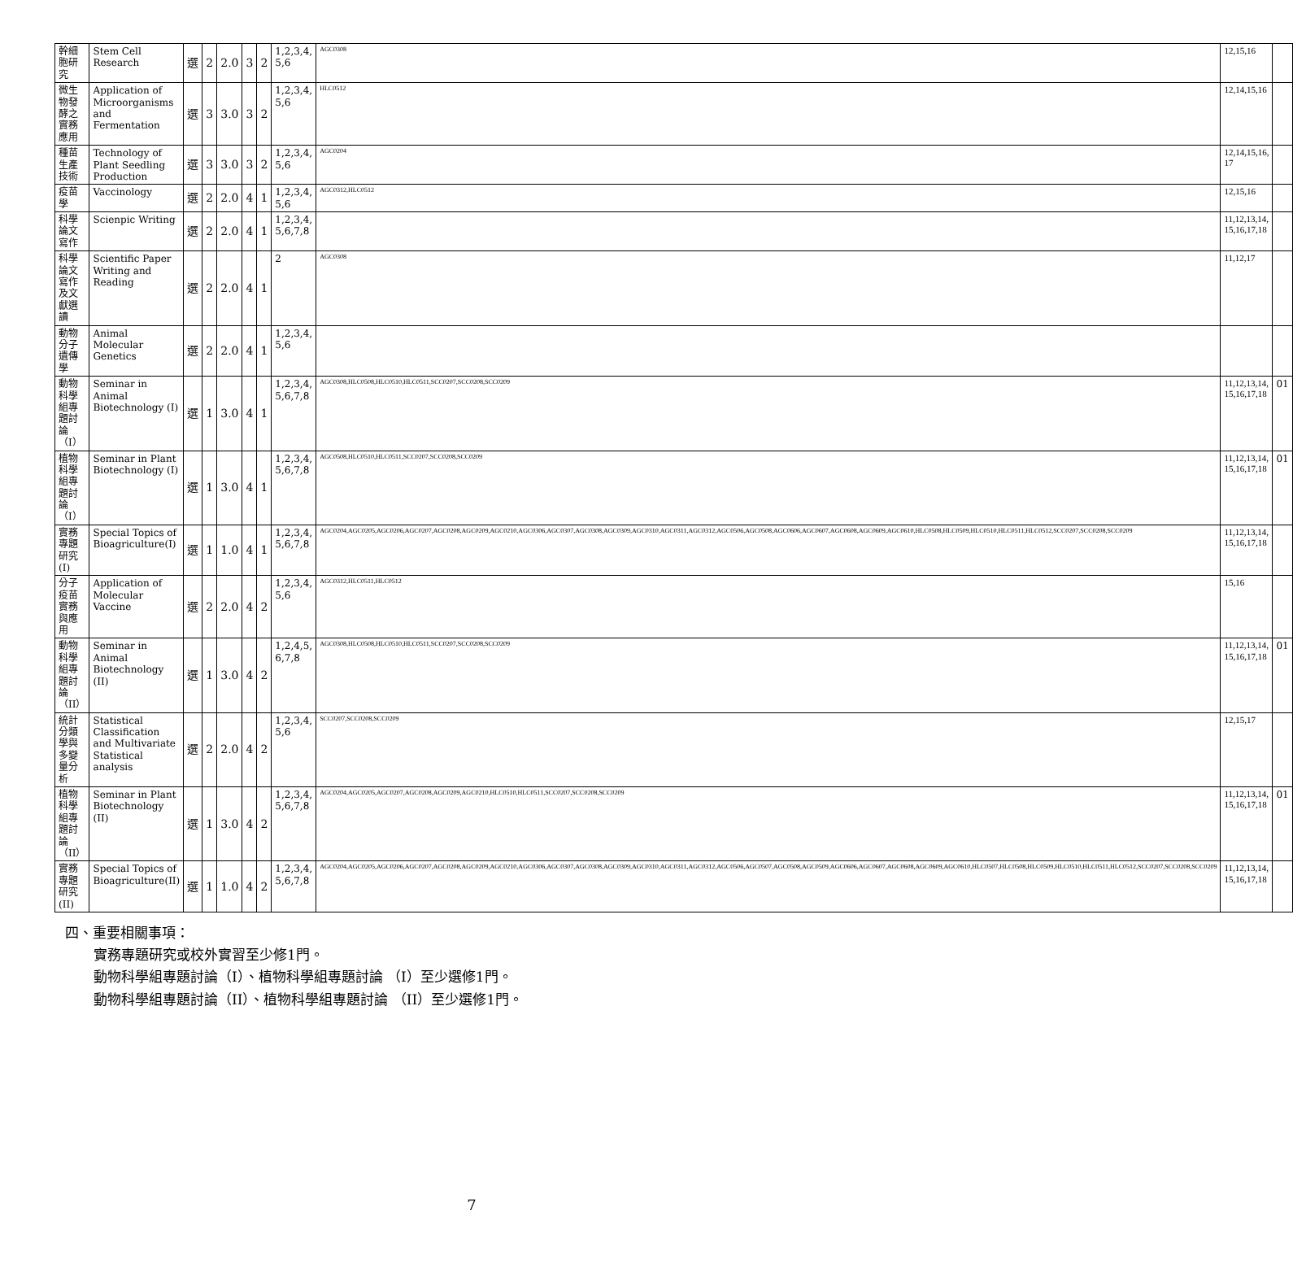| 幹細胞研究 | Stem Cell Research | 選 | 2 | 2.0 | 3 | 2 | 1,2,3,4, 5,6 | AGC0308 | 12,15,16 | |
| 微生物發酵之實務應用 | Application of Microorganisms and Fermentation | 選 | 3 | 3.0 | 3 | 2 | 1,2,3,4, 5,6 | HLC0512 | 12,14,15,16 | |
| 種苗生產技術 | Technology of Plant Seedling Production | 選 | 3 | 3.0 | 3 | 2 | 1,2,3,4, 5,6 | AGC0204 | 12,14,15,16, 17 | |
| 疫苗學 | Vaccinology | 選 | 2 | 2.0 | 4 | 1 | 1,2,3,4, 5,6 | AGC0312,HLC0512 | 12,15,16 | |
| 科學論文寫作 | Scienpic Writing | 選 | 2 | 2.0 | 4 | 1 | 1,2,3,4, 5,6,7,8 | | 11,12,13,14, 15,16,17,18 | |
| 科學論文寫作及文獻選讀 | Scientific Paper Writing and Reading | 選 | 2 | 2.0 | 4 | 1 | 2 | AGC0308 | 11,12,17 | |
| 動物分子遺傳學 | Animal Molecular Genetics | 選 | 2 | 2.0 | 4 | 1 | 1,2,3,4, 5,6 | | | |
| 動物科學組專題討論（I） | Seminar in Animal Biotechnology (I) | 選 | 1 | 3.0 | 4 | 1 | 1,2,3,4, 5,6,7,8 | AGC0308,HLC0508,HLC0510,HLC0511,SCC0207,SCC0208,SCC0209 | 11,12,13,14, 15,16,17,18 | 01 |
| 植物科學組專題討論（I） | Seminar in Plant Biotechnology (I) | 選 | 1 | 3.0 | 4 | 1 | 1,2,3,4, 5,6,7,8 | AGC0508,HLC0510,HLC0511,SCC0207,SCC0208,SCC0209 | 11,12,13,14, 15,16,17,18 | 01 |
| 實務專題研究(I) | Special Topics of Bioagriculture(I) | 選 | 1 | 1.0 | 4 | 1 | 1,2,3,4, 5,6,7,8 | AGC0204,AGC0205,AGC0206,AGC0207,AGC0208,AGC0209,AGC0210,AGC0306,AGC0307,AGC0308,AGC0309,AGC0310,AGC0311,AGC0312,AGC0506,AGC0508,AGC0606,AGC0607,AGC0608,AGC0609,AGC0610,HLC0508,HLC0509,HLC0510,HLC0511,HLC0512,SCC0207,SCC0208,SCC0209 | 11,12,13,14, 15,16,17,18 | |
| 分子疫苗實務與應用 | Application of Molecular Vaccine | 選 | 2 | 2.0 | 4 | 2 | 1,2,3,4, 5,6 | AGC0312,HLC0511,HLC0512 | 15,16 | |
| 動物科學組專題討論（II） | Seminar in Animal Biotechnology (II) | 選 | 1 | 3.0 | 4 | 2 | 1,2,4,5, 6,7,8 | AGC0308,HLC0508,HLC0510,HLC0511,SCC0207,SCC0208,SCC0209 | 11,12,13,14, 15,16,17,18 | 01 |
| 統計分類學與多變量分析 | Statistical Classification and Multivariate Statistical analysis | 選 | 2 | 2.0 | 4 | 2 | 1,2,3,4, 5,6 | SCC0207,SCC0208,SCC0209 | 12,15,17 | |
| 植物科學組專題討論（II） | Seminar in Plant Biotechnology (II) | 選 | 1 | 3.0 | 4 | 2 | 1,2,3,4, 5,6,7,8 | AGC0204,AGC0205,AGC0207,AGC0208,AGC0209,AGC0210,HLC0510,HLC0511,SCC0207,SCC0208,SCC0209 | 11,12,13,14, 15,16,17,18 | 01 |
| 實務專題研究(II) | Special Topics of Bioagriculture(II) | 選 | 1 | 1.0 | 4 | 2 | 1,2,3,4, 5,6,7,8 | AGC0204,AGC0205,AGC0206,AGC0207,AGC0208,AGC0209,AGC0210,AGC0306,AGC0307,AGC0308,AGC0309,AGC0310,AGC0311,AGC0312,AGC0506,AGC0507,AGC0508,AGC0509,AGC0606,AGC0607,AGC0608,AGC0609,AGC0610,HLC0507,HLC0508,HLC0509,HLC0510,HLC0511,HLC0512,SCC0207,SCC0208,SCC0209 | 11,12,13,14, 15,16,17,18 | |
四、重要相關事項：
實務專題研究或校外實習至少修1門。
動物科學組專題討論（I）、植物科學組專題討論 （I）至少選修1門。
動物科學組專題討論（II）、植物科學組專題討論 （II）至少選修1門。
7